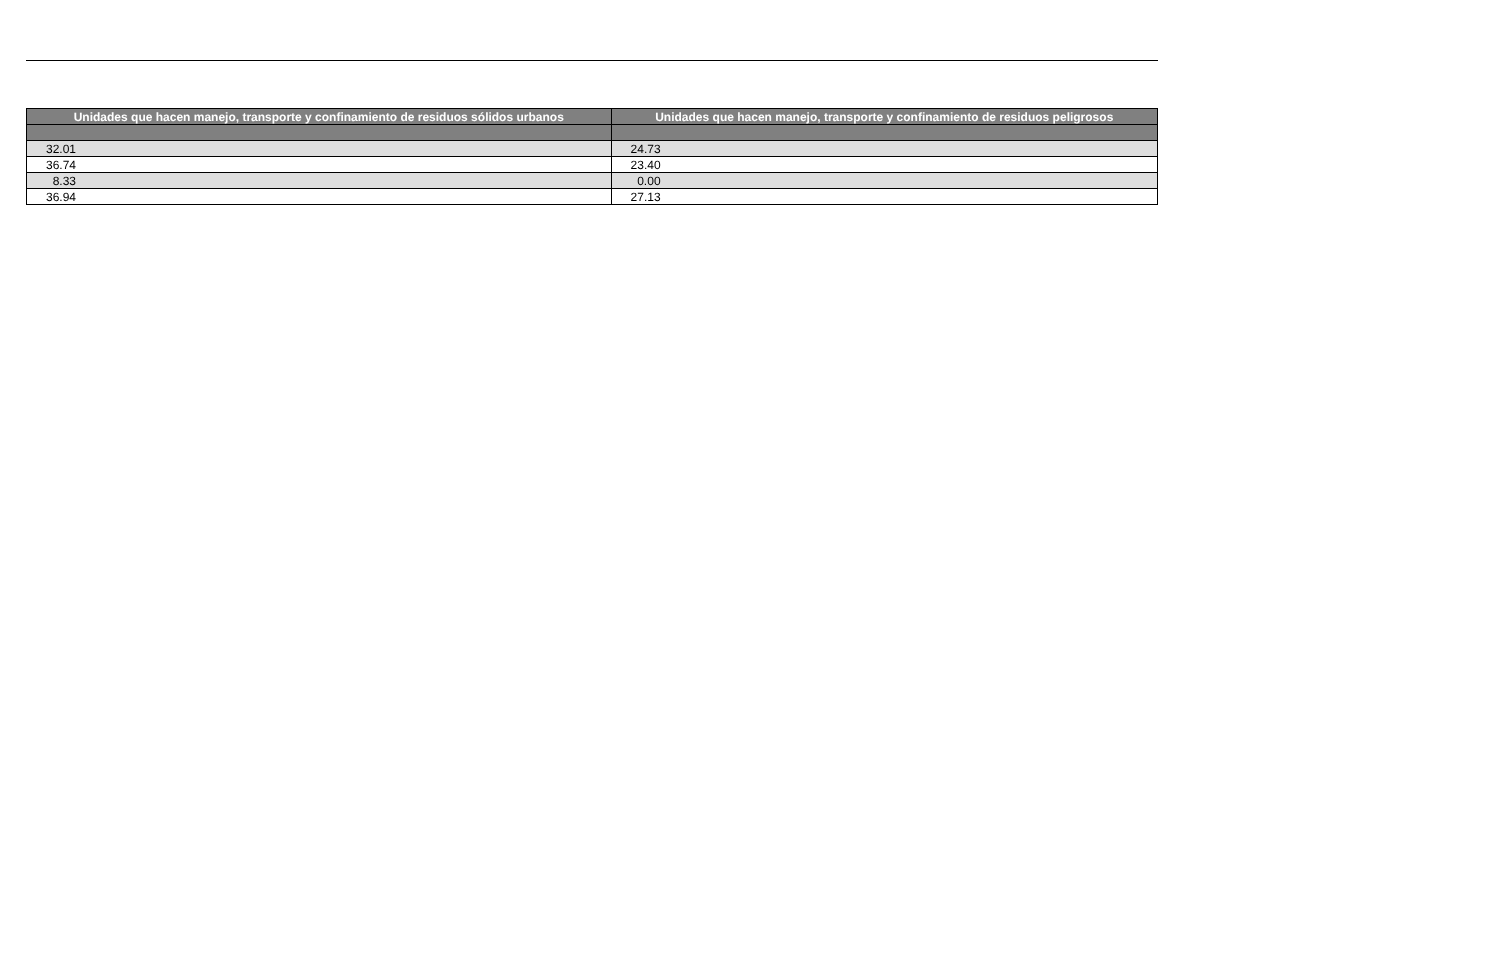| Unidades que hacen manejo, transporte y confinamiento de residuos sólidos urbanos | Unidades que hacen manejo, transporte y confinamiento de residuos peligrosos |
| --- | --- |
| 32.01 | 24.73 |
| 36.74 | 23.40 |
| 8.33 | 0.00 |
| 36.94 | 27.13 |